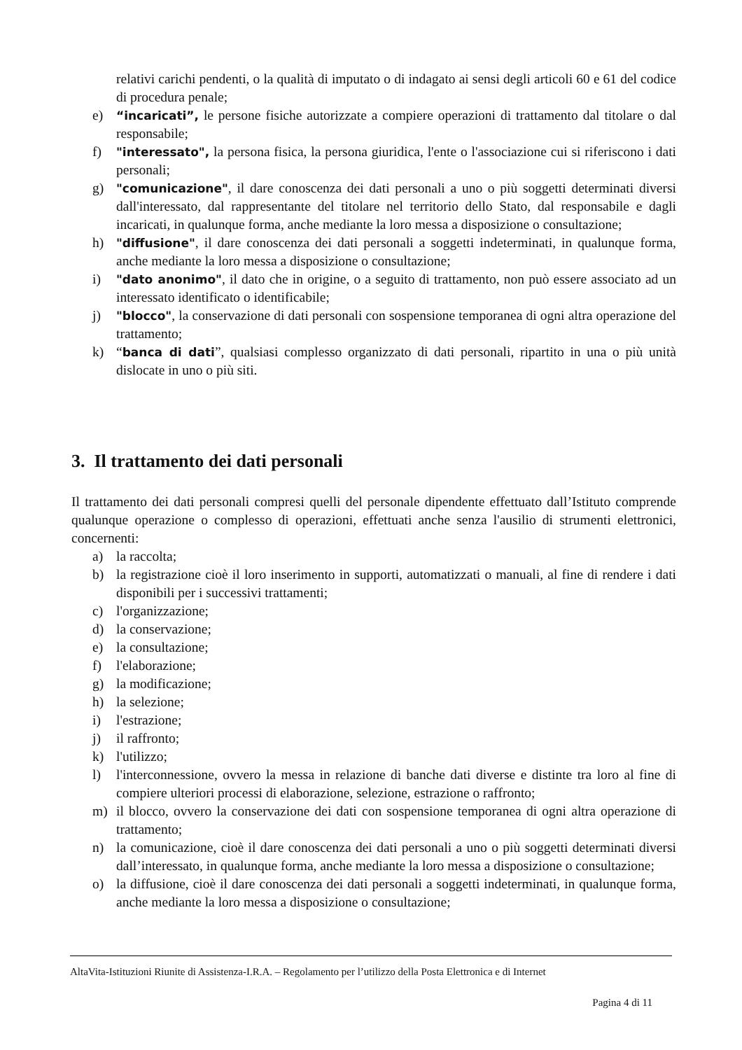relativi carichi pendenti, o la qualità di imputato o di indagato ai sensi degli articoli 60 e 61 del codice di procedura penale;
e) “incaricati”, le persone fisiche autorizzate a compiere operazioni di trattamento dal titolare o dal responsabile;
f) "interessato", la persona fisica, la persona giuridica, l'ente o l'associazione cui si riferiscono i dati personali;
g) "comunicazione", il dare conoscenza dei dati personali a uno o più soggetti determinati diversi dall'interessato, dal rappresentante del titolare nel territorio dello Stato, dal responsabile e dagli incaricati, in qualunque forma, anche mediante la loro messa a disposizione o consultazione;
h) "diffusione", il dare conoscenza dei dati personali a soggetti indeterminati, in qualunque forma, anche mediante la loro messa a disposizione o consultazione;
i) "dato anonimo", il dato che in origine, o a seguito di trattamento, non può essere associato ad un interessato identificato o identificabile;
j) "blocco", la conservazione di dati personali con sospensione temporanea di ogni altra operazione del trattamento;
k) “banca di dati”, qualsiasi complesso organizzato di dati personali, ripartito in una o più unità dislocate in uno o più siti.
3. Il trattamento dei dati personali
Il trattamento dei dati personali compresi quelli del personale dipendente effettuato dall’Istituto comprende qualunque operazione o complesso di operazioni, effettuati anche senza l'ausilio di strumenti elettronici, concernenti:
a) la raccolta;
b) la registrazione cioè il loro inserimento in supporti, automatizzati o manuali, al fine di rendere i dati disponibili per i successivi trattamenti;
c) l'organizzazione;
d) la conservazione;
e) la consultazione;
f) l'elaborazione;
g) la modificazione;
h) la selezione;
i) l'estrazione;
j) il raffronto;
k) l'utilizzo;
l) l'interconnessione, ovvero la messa in relazione di banche dati diverse e distinte tra loro al fine di compiere ulteriori processi di elaborazione, selezione, estrazione o raffronto;
m) il blocco, ovvero la conservazione dei dati con sospensione temporanea di ogni altra operazione di trattamento;
n) la comunicazione, cioè il dare conoscenza dei dati personali a uno o più soggetti determinati diversi dall’interessato, in qualunque forma, anche mediante la loro messa a disposizione o consultazione;
o) la diffusione, cioè il dare conoscenza dei dati personali a soggetti indeterminati, in qualunque forma, anche mediante la loro messa a disposizione o consultazione;
AltaVita-Istituzioni Riunite di Assistenza-I.R.A. – Regolamento per l’utilizzo della Posta Elettronica e di Internet
Pagina 4 di 11